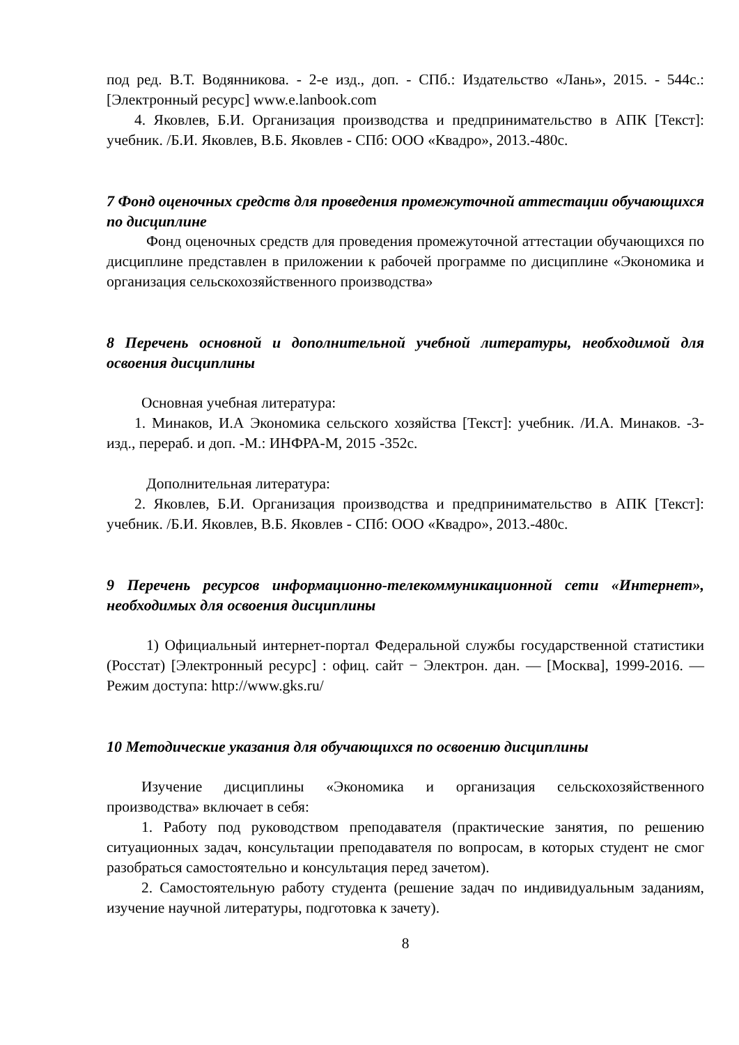под ред. В.Т. Водянникова. - 2-е изд., доп. - СПб.: Издательство «Лань», 2015. - 544с.: [Электронный ресурс] www.e.lanbook.com
4. Яковлев, Б.И. Организация производства и предпринимательство в АПК [Текст]: учебник. /Б.И. Яковлев, В.Б. Яковлев - СПб: ООО «Квадро», 2013.-480с.
7 Фонд оценочных средств для проведения промежуточной аттестации обучающихся по дисциплине
Фонд оценочных средств для проведения промежуточной аттестации обучающихся по дисциплине представлен в приложении к рабочей программе по дисциплине «Экономика и организация сельскохозяйственного производства»
8 Перечень основной и дополнительной учебной литературы, необходимой для освоения дисциплины
Основная учебная литература:
1. Минаков, И.А Экономика сельского хозяйства [Текст]: учебник. /И.А. Минаков. -3-изд., перераб. и доп. -М.: ИНФРА-М, 2015 -352с.
Дополнительная литература:
2. Яковлев, Б.И. Организация производства и предпринимательство в АПК [Текст]: учебник. /Б.И. Яковлев, В.Б. Яковлев - СПб: ООО «Квадро», 2013.-480с.
9 Перечень ресурсов информационно-телекоммуникационной сети «Интернет», необходимых для освоения дисциплины
1) Официальный интернет-портал Федеральной службы государственной статистики (Росстат) [Электронный ресурс] : офиц. сайт − Электрон. дан. — [Москва], 1999-2016. — Режим доступа: http://www.gks.ru/
10 Методические указания для обучающихся по освоению дисциплины
Изучение дисциплины «Экономика и организация сельскохозяйственного производства» включает в себя:
1. Работу под руководством преподавателя (практические занятия, по решению ситуационных задач, консультации преподавателя по вопросам, в которых студент не смог разобраться самостоятельно и консультация перед зачетом).
2. Самостоятельную работу студента (решение задач по индивидуальным заданиям, изучение научной литературы, подготовка к зачету).
8